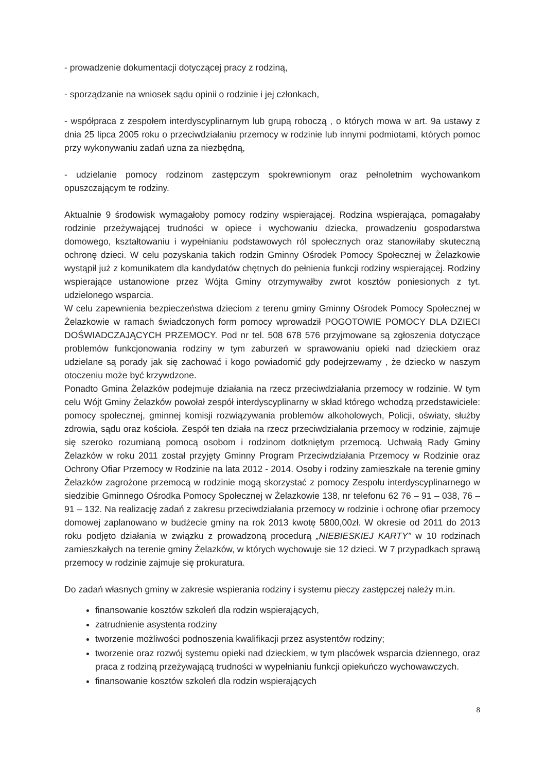- prowadzenie dokumentacji dotyczącej pracy z rodziną,
- sporządzanie na wniosek sądu opinii o rodzinie i jej członkach,
- współpraca z zespołem interdyscyplinarnym lub grupą roboczą , o których mowa w art. 9a ustawy z dnia 25 lipca 2005 roku o przeciwdziałaniu przemocy w rodzinie lub innymi podmiotami, których pomoc przy wykonywaniu zadań uzna za niezbędną,
- udzielanie pomocy rodzinom zastępczym spokrewnionym oraz pełnoletnim wychowankom opuszczającym te rodziny.
Aktualnie 9 środowisk wymagałoby pomocy rodziny wspierającej. Rodzina wspierająca, pomagałaby rodzinie przeżywającej trudności w opiece i wychowaniu dziecka, prowadzeniu gospodarstwa domowego, kształtowaniu i wypełnianiu podstawowych ról społecznych oraz stanowiłaby skuteczną ochronę dzieci. W celu pozyskania takich rodzin Gminny Ośrodek Pomocy Społecznej w Żelazkowie wystąpił już z komunikatem dla kandydatów chętnych do pełnienia funkcji rodziny wspierającej. Rodziny wspierające ustanowione przez Wójta Gminy otrzymywałby zwrot kosztów poniesionych z tyt. udzielonego wsparcia.
W celu zapewnienia bezpieczeństwa dzieciom z terenu gminy Gminny Ośrodek Pomocy Społecznej w Żelazkowie w ramach świadczonych form pomocy wprowadził POGOTOWIE POMOCY DLA DZIECI DOŚWIADCZAJĄCYCH PRZEMOCY. Pod nr tel. 508 678 576 przyjmowane są zgłoszenia dotyczące problemów funkcjonowania rodziny w tym zaburzeń w sprawowaniu opieki nad dzieckiem oraz udzielane są porady jak się zachować i kogo powiadomić gdy podejrzewamy , że dziecko w naszym otoczeniu może być krzywdzone.
Ponadto Gmina Żelazków podejmuje działania na rzecz przeciwdziałania przemocy w rodzinie. W tym celu Wójt Gminy Żelazków powołał zespół interdyscyplinarny w skład którego wchodzą przedstawiciele: pomocy społecznej, gminnej komisji rozwiązywania problemów alkoholowych, Policji, oświaty, służby zdrowia, sądu oraz kościoła. Zespół ten działa na rzecz przeciwdziałania przemocy w rodzinie, zajmuje się szeroko rozumianą pomocą osobom i rodzinom dotkniętym przemocą. Uchwałą Rady Gminy Żelazków w roku 2011 został przyjęty Gminny Program Przeciwdziałania Przemocy w Rodzinie oraz Ochrony Ofiar Przemocy w Rodzinie na lata 2012 - 2014. Osoby i rodziny zamieszkałe na terenie gminy Żelazków zagrożone przemocą w rodzinie mogą skorzystać z pomocy Zespołu interdyscyplinarnego w siedzibie Gminnego Ośrodka Pomocy Społecznej w Żelazkowie 138, nr telefonu 62 76 – 91 – 038, 76 – 91 – 132. Na realizację zadań z zakresu przeciwdziałania przemocy w rodzinie i ochronę ofiar przemocy domowej zaplanowano w budżecie gminy na rok 2013 kwotę 5800,00zł. W okresie od 2011 do 2013 roku podjęto działania w związku z prowadzoną procedurą „NIEBIESKIEJ KARTY” w 10 rodzinach zamieszkałych na terenie gminy Żelazków, w których wychowuje sie 12 dzieci. W 7 przypadkach sprawą przemocy w rodzinie zajmuje się prokuratura.
Do zadań własnych gminy w zakresie wspierania rodziny i systemu pieczy zastępczej należy m.in.
finansowanie kosztów szkoleń dla rodzin wspierających,
zatrudnienie asystenta rodziny
tworzenie możliwości podnoszenia kwalifikacji przez asystentów rodziny;
tworzenie oraz rozwój systemu opieki nad dzieckiem, w tym placówek wsparcia dziennego, oraz praca z rodziną przeżywającą trudności w wypełnianiu funkcji opiekuńczo wychowawczych.
finansowanie kosztów szkoleń dla rodzin wspierających
8